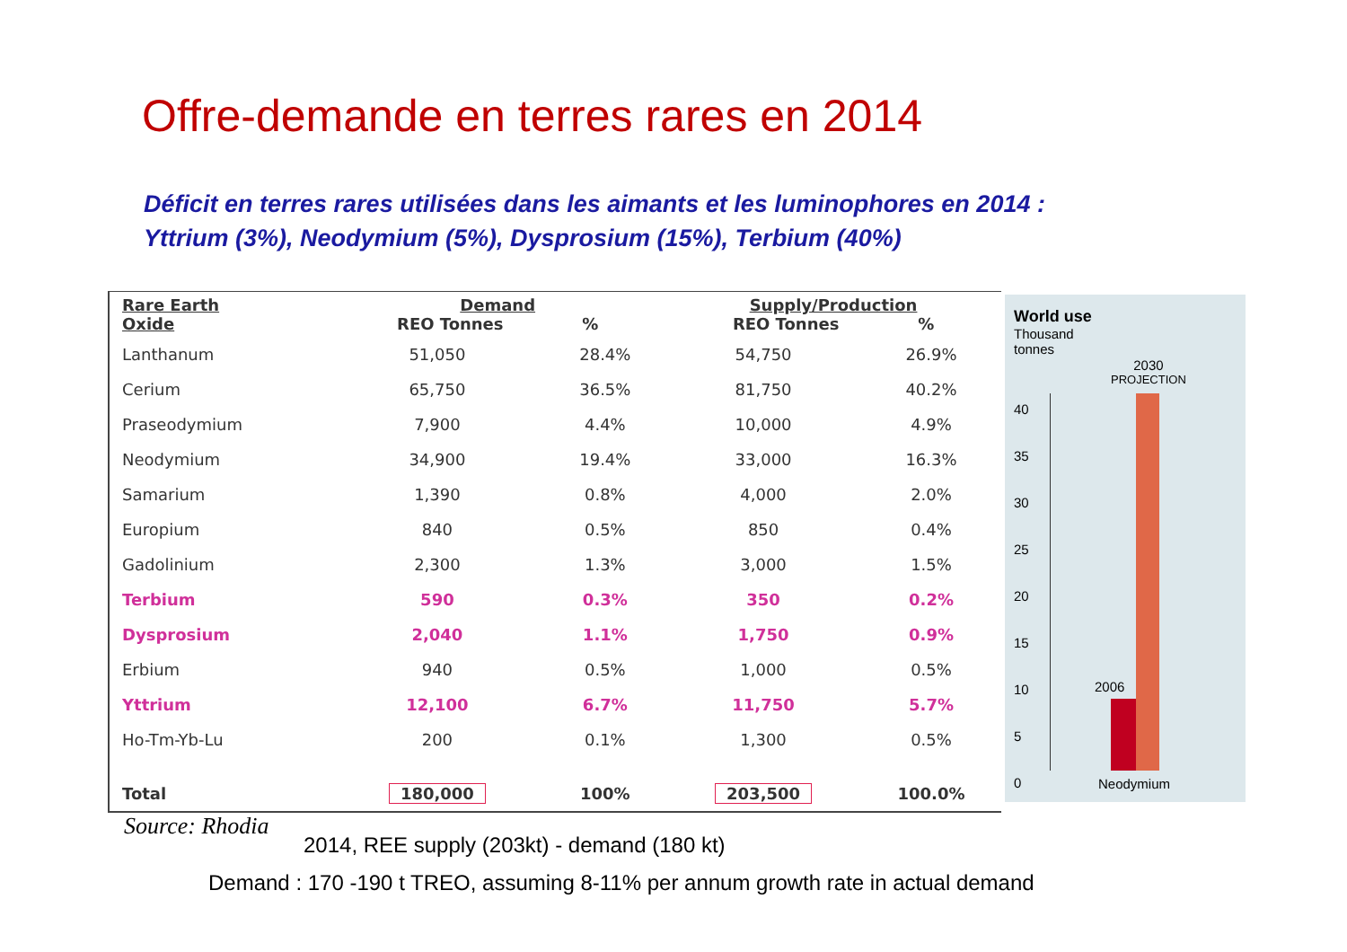Offre-demande en terres rares en 2014
Déficit en terres rares utilisées dans les aimants et les luminophores en 2014 :
Yttrium (3%), Neodymium (5%), Dysprosium (15%), Terbium (40%)
| Rare Earth Oxide | Demand REO Tonnes % | | Supply/Production REO Tonnes % | |
| --- | --- | --- | --- | --- |
| Lanthanum | 51,050 | 28.4% | 54,750 | 26.9% |
| Cerium | 65,750 | 36.5% | 81,750 | 40.2% |
| Praseodymium | 7,900 | 4.4% | 10,000 | 4.9% |
| Neodymium | 34,900 | 19.4% | 33,000 | 16.3% |
| Samarium | 1,390 | 0.8% | 4,000 | 2.0% |
| Europium | 840 | 0.5% | 850 | 0.4% |
| Gadolinium | 2,300 | 1.3% | 3,000 | 1.5% |
| Terbium | 590 | 0.3% | 350 | 0.2% |
| Dysprosium | 2,040 | 1.1% | 1,750 | 0.9% |
| Erbium | 940 | 0.5% | 1,000 | 0.5% |
| Yttrium | 12,100 | 6.7% | 11,750 | 5.7% |
| Ho-Tm-Yb-Lu | 200 | 0.1% | 1,300 | 0.5% |
| Total | 180,000 | 100% | 203,500 | 100.0% |
World use
Thousand
tonnes
2030
PROJECTION
40
35
30
25
20
15
10
5
0
2006
Neodymium
Source: Rhodia
2014, REE supply (203kt) - demand (180 kt)
Demand : 170 -190 t TREO, assuming 8-11% per annum growth rate in actual demand